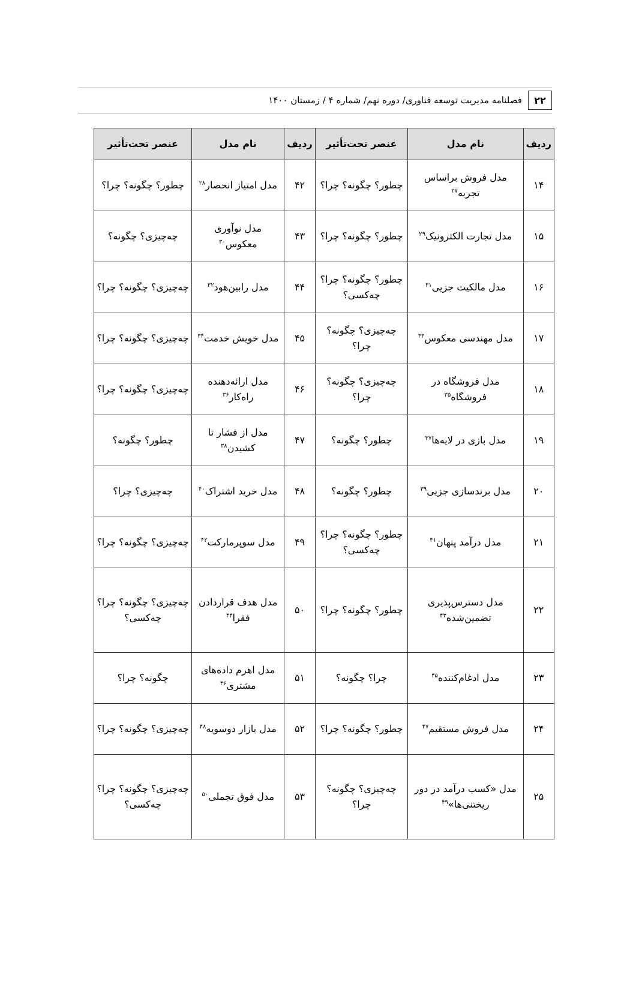۲۲
فصلنامه مدیریت توسعه فناوری/ دوره نهم/ شماره ۴ / زمستان ۱۴۰۰
| ردیف | نام مدل | عنصر تحت‌تأثیر | ردیف | نام مدل | عنصر تحت‌تأثیر |
| --- | --- | --- | --- | --- | --- |
| ۱۴ | مدل فروش براساس تجربه<sup>۲۷</sup> | چطور؟ چگونه؟ چرا؟ | ۴۲ | مدل امتیاز انحصار<sup>۲۸</sup> | چطور؟ چگونه؟ چرا؟ |
| ۱۵ | مدل تجارت الکترونیک<sup>۲۹</sup> | چطور؟ چگونه؟ چرا؟ | ۴۳ | مدل نوآوری معکوس<sup>۳۰</sup> | چه‌چیزی؟ چگونه؟ |
| ۱۶ | مدل مالکیت جزیی<sup>۳۱</sup> | چطور؟ چگونه؟ چرا؟ چه‌کسی؟ | ۴۴ | مدل رابین‌هود<sup>۳۲</sup> | چه‌چیزی؟ چگونه؟ چرا؟ |
| ۱۷ | مدل مهندسی معکوس<sup>۳۳</sup> | چه‌چیزی؟ چگونه؟ چرا؟ | ۴۵ | مدل خویش خدمت<sup>۳۴</sup> | چه‌چیزی؟ چگونه؟ چرا؟ |
| ۱۸ | مدل فروشگاه در فروشگاه<sup>۳۵</sup> | چه‌چیزی؟ چگونه؟ چرا؟ | ۴۶ | مدل ارائه‌دهنده راه‌کار<sup>۳۶</sup> | چه‌چیزی؟ چگونه؟ چرا؟ |
| ۱۹ | مدل بازی در لایه‌ها<sup>۳۷</sup> | چطور؟ چگونه؟ | ۴۷ | مدل از فشار تا کشیدن<sup>۳۸</sup> | چطور؟ چگونه؟ |
| ۲۰ | مدل برندسازی جزیی<sup>۳۹</sup> | چطور؟ چگونه؟ | ۴۸ | مدل خرید اشتراک<sup>۴۰</sup> | چه‌چیزی؟ چرا؟ |
| ۲۱ | مدل درآمد پنهان<sup>۴۱</sup> | چطور؟ چگونه؟ چرا؟ چه‌کسی؟ | ۴۹ | مدل سوپرمارکت<sup>۴۲</sup> | چه‌چیزی؟ چگونه؟ چرا؟ |
| ۲۲ | مدل دسترس‌پذیری تضمین‌شده<sup>۴۳</sup> | چطور؟ چگونه؟ چرا؟ | ۵۰ | مدل هدف قراردادن فقرا<sup>۴۴</sup> | چه‌چیزی؟ چگونه؟ چرا؟ چه‌کسی؟ |
| ۲۳ | مدل ادغام‌کننده<sup>۴۵</sup> | چرا؟ چگونه؟ | ۵۱ | مدل اهرم داده‌های مشتری<sup>۴۶</sup> | چگونه؟ چرا؟ |
| ۲۴ | مدل فروش مستقیم<sup>۴۷</sup> | چطور؟ چگونه؟ چرا؟ | ۵۲ | مدل بازار دوسویه<sup>۴۸</sup> | چه‌چیزی؟ چگونه؟ چرا؟ |
| ۲۵ | مدل «کسب درآمد در دور ریختنی‌ها»<sup>۴۹</sup> | چه‌چیزی؟ چگونه؟ چرا؟ | ۵۳ | مدل فوق تجملی<sup>۵۰</sup> | چه‌چیزی؟ چگونه؟ چرا؟ چه‌کسی؟ |